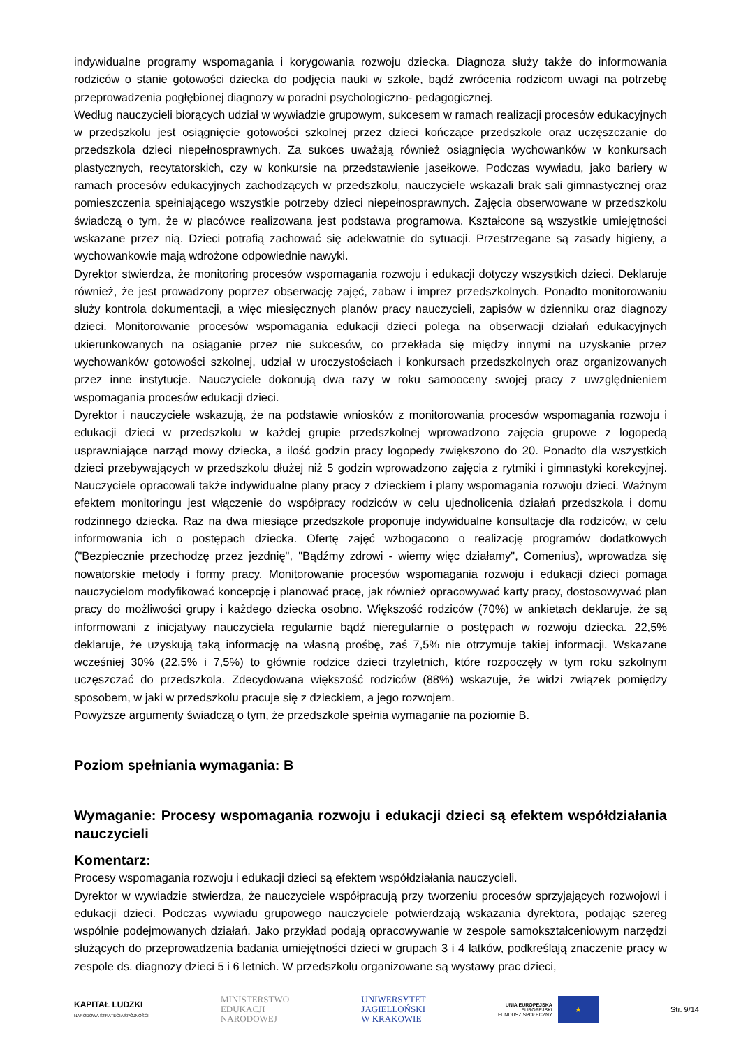indywidualne programy wspomagania i korygowania rozwoju dziecka. Diagnoza służy także do informowania rodziców o stanie gotowości dziecka do podjęcia nauki w szkole, bądź zwrócenia rodzicom uwagi na potrzebę przeprowadzenia pogłębionej diagnozy w poradni psychologiczno- pedagogicznej.
Według nauczycieli biorących udział w wywiadzie grupowym, sukcesem w ramach realizacji procesów edukacyjnych w przedszkolu jest osiągnięcie gotowości szkolnej przez dzieci kończące przedszkole oraz uczęszczanie do przedszkola dzieci niepełnosprawnych. Za sukces uważają również osiągnięcia wychowanków w konkursach plastycznych, recytatorskich, czy w konkursie na przedstawienie jasełkowe. Podczas wywiadu, jako bariery w ramach procesów edukacyjnych zachodzących w przedszkolu, nauczyciele wskazali brak sali gimnastycznej oraz pomieszczenia spełniającego wszystkie potrzeby dzieci niepełnosprawnych. Zajęcia obserwowane w przedszkolu świadczą o tym, że w placówce realizowana jest podstawa programowa. Kształcone są wszystkie umiejętności wskazane przez nią. Dzieci potrafią zachować się adekwatnie do sytuacji. Przestrzegane są zasady higieny, a wychowankowie mają wdrożone odpowiednie nawyki.
Dyrektor stwierdza, że monitoring procesów wspomagania rozwoju i edukacji dotyczy wszystkich dzieci. Deklaruje również, że jest prowadzony poprzez obserwację zajęć, zabaw i imprez przedszkolnych. Ponadto monitorowaniu służy kontrola dokumentacji, a więc miesięcznych planów pracy nauczycieli, zapisów w dzienniku oraz diagnozy dzieci. Monitorowanie procesów wspomagania edukacji dzieci polega na obserwacji działań edukacyjnych ukierunkowanych na osiąganie przez nie sukcesów, co przekłada się między innymi na uzyskanie przez wychowanków gotowości szkolnej, udział w uroczystościach i konkursach przedszkolnych oraz organizowanych przez inne instytucje. Nauczyciele dokonują dwa razy w roku samooceny swojej pracy z uwzględnieniem wspomagania procesów edukacji dzieci.
Dyrektor i nauczyciele wskazują, że na podstawie wniosków z monitorowania procesów wspomagania rozwoju i edukacji dzieci w przedszkolu w każdej grupie przedszkolnej wprowadzono zajęcia grupowe z logopedą usprawniające narząd mowy dziecka, a ilość godzin pracy logopedy zwiększono do 20. Ponadto dla wszystkich dzieci przebywających w przedszkolu dłużej niż 5 godzin wprowadzono zajęcia z rytmiki i gimnastyki korekcyjnej. Nauczyciele opracowali także indywidualne plany pracy z dzieckiem i plany wspomagania rozwoju dzieci. Ważnym efektem monitoringu jest włączenie do współpracy rodziców w celu ujednolicenia działań przedszkola i domu rodzinnego dziecka. Raz na dwa miesiące przedszkole proponuje indywidualne konsultacje dla rodziców, w celu informowania ich o postępach dziecka. Ofertę zajęć wzbogacono o realizację programów dodatkowych ("Bezpiecznie przechodzę przez jezdnię", "Bądźmy zdrowi - wiemy więc działamy", Comenius), wprowadza się nowatorskie metody i formy pracy. Monitorowanie procesów wspomagania rozwoju i edukacji dzieci pomaga nauczycielom modyfikować koncepcję i planować pracę, jak również opracowywać karty pracy, dostosowywać plan pracy do możliwości grupy i każdego dziecka osobno. Większość rodziców (70%) w ankietach deklaruje, że są informowani z inicjatywy nauczyciela regularnie bądź nieregularnie o postępach w rozwoju dziecka. 22,5% deklaruje, że uzyskują taką informację na własną prośbę, zaś 7,5% nie otrzymuje takiej informacji. Wskazane wcześniej 30% (22,5% i 7,5%) to głównie rodzice dzieci trzyletnich, które rozpoczęły w tym roku szkolnym uczęszczać do przedszkola. Zdecydowana większość rodziców (88%) wskazuje, że widzi związek pomiędzy sposobem, w jaki w przedszkolu pracuje się z dzieckiem, a jego rozwojem.
Powyższe argumenty świadczą o tym, że przedszkole spełnia wymaganie na poziomie B.
Poziom spełniania wymagania: B
Wymaganie: Procesy wspomagania rozwoju i edukacji dzieci są efektem współdziałania nauczycieli
Komentarz:
Procesy wspomagania rozwoju i edukacji dzieci są efektem współdziałania nauczycieli.
Dyrektor w wywiadzie stwierdza, że nauczyciele współpracują przy tworzeniu procesów sprzyjających rozwojowi i edukacji dzieci. Podczas wywiadu grupowego nauczyciele potwierdzają wskazania dyrektora, podając szereg wspólnie podejmowanych działań. Jako przykład podają opracowywanie w zespole samokształceniowym narzędzi służących do przeprowadzenia badania umiejętności dzieci w grupach 3 i 4 latków, podkreślają znaczenie pracy w zespole ds. diagnozy dzieci 5 i 6 letnich. W przedszkolu organizowane są wystawy prac dzieci,
KAPITAŁ LUDZKI
NARODOWA STRATEGIA SPÓJNOŚCI
MINISTERSTWO
EDUKACJI
NARODOWEJ
UNIWERSYTET
JAGIELLOŃSKI
W KRAKOWIE
UNIA EUROPEJSKA
EUROPEJSKI
FUNDUSZ SPOŁECZNY
★
Str. 9/14